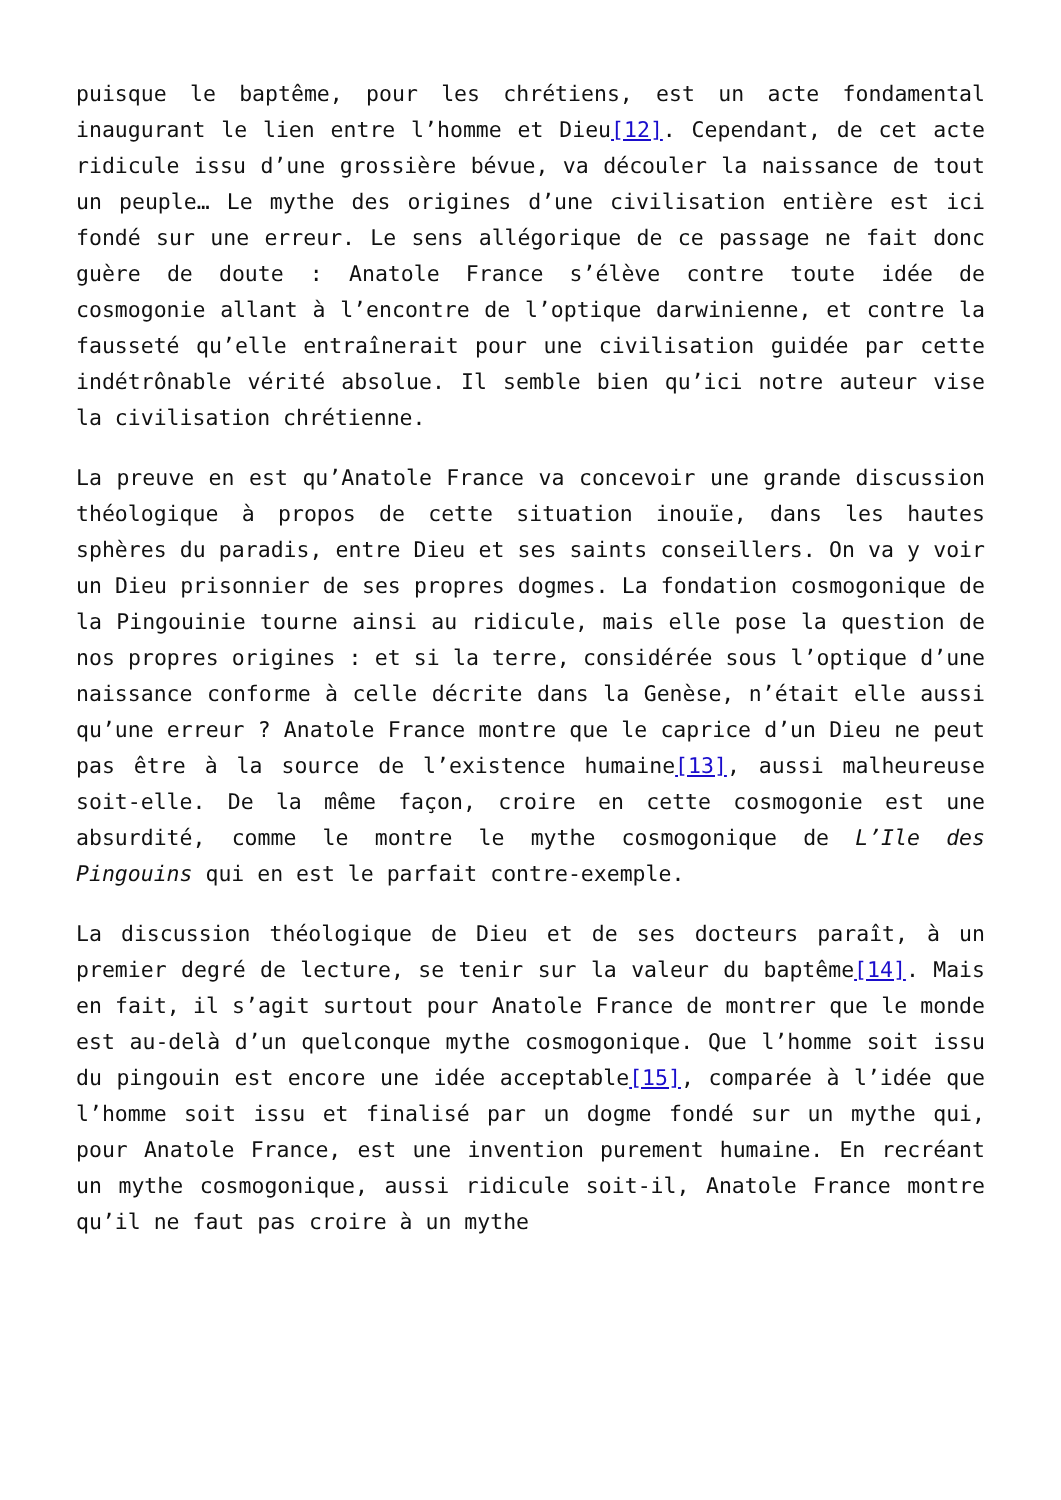puisque le baptême, pour les chrétiens, est un acte fondamental inaugurant le lien entre l’homme et Dieu[12]. Cependant, de cet acte ridicule issu d’une grossière bévue, va découler la naissance de tout un peuple… Le mythe des origines d’une civilisation entière est ici fondé sur une erreur. Le sens allégorique de ce passage ne fait donc guère de doute : Anatole France s’élève contre toute idée de cosmogonie allant à l’encontre de l’optique darwinienne, et contre la fausseté qu’elle entraînerait pour une civilisation guidée par cette indétrônable vérité absolue. Il semble bien qu’ici notre auteur vise la civilisation chrétienne.
La preuve en est qu’Anatole France va concevoir une grande discussion théologique à propos de cette situation inouïe, dans les hautes sphères du paradis, entre Dieu et ses saints conseillers. On va y voir un Dieu prisonnier de ses propres dogmes. La fondation cosmogonique de la Pingouinie tourne ainsi au ridicule, mais elle pose la question de nos propres origines : et si la terre, considérée sous l’optique d’une naissance conforme à celle décrite dans la Genèse, n’était elle aussi qu’une erreur ? Anatole France montre que le caprice d’un Dieu ne peut pas être à la source de l’existence humaine[13], aussi malheureuse soit-elle. De la même façon, croire en cette cosmogonie est une absurdité, comme le montre le mythe cosmogonique de L’Ile des Pingouins qui en est le parfait contre-exemple.
La discussion théologique de Dieu et de ses docteurs paraît, à un premier degré de lecture, se tenir sur la valeur du baptême[14]. Mais en fait, il s’agit surtout pour Anatole France de montrer que le monde est au-delà d’un quelconque mythe cosmogonique. Que l’homme soit issu du pingouin est encore une idée acceptable[15], comparée à l’idée que l’homme soit issu et finalisé par un dogme fondé sur un mythe qui, pour Anatole France, est une invention purement humaine. En recréant un mythe cosmogonique, aussi ridicule soit-il, Anatole France montre qu’il ne faut pas croire à un mythe